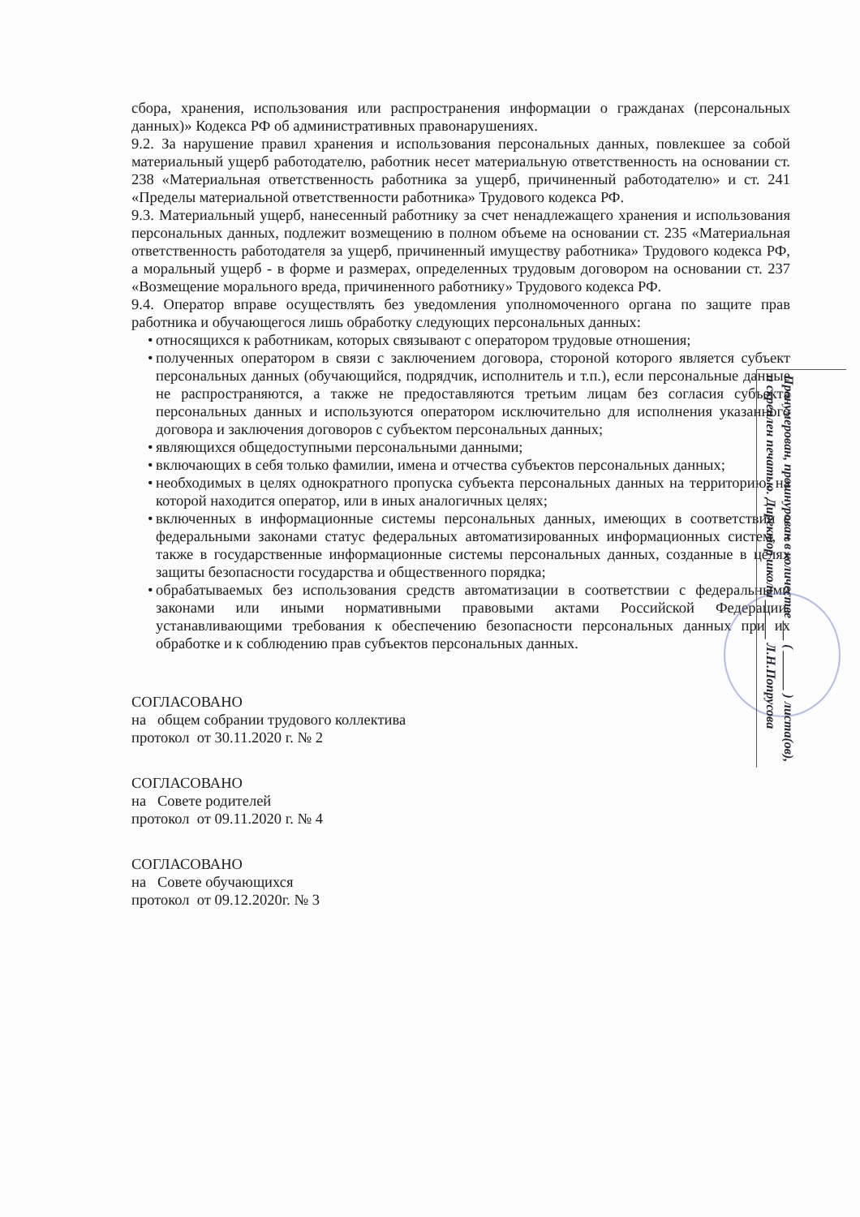сбора, хранения, использования или распространения информации о гражданах (персональных данных)» Кодекса РФ об административных правонарушениях.
9.2. За нарушение правил хранения и использования персональных данных, повлекшее за собой материальный ущерб работодателю, работник несет материальную ответственность на основании ст. 238 «Материальная ответственность работника за ущерб, причиненный работодателю» и ст. 241 «Пределы материальной ответственности работника» Трудового кодекса РФ.
9.3. Материальный ущерб, нанесенный работнику за счет ненадлежащего хранения и использования персональных данных, подлежит возмещению в полном объеме на основании ст. 235 «Материальная ответственность работодателя за ущерб, причиненный имуществу работника» Трудового кодекса РФ, а моральный ущерб - в форме и размерах, определенных трудовым договором на основании ст. 237 «Возмещение морального вреда, причиненного работнику» Трудового кодекса РФ.
9.4. Оператор вправе осуществлять без уведомления уполномоченного органа по защите прав работника и обучающегося лишь обработку следующих персональных данных:
• относящихся к работникам, которых связывают с оператором трудовые отношения;
• полученных оператором в связи с заключением договора, стороной которого является субъект персональных данных (обучающийся, подрядчик, исполнитель и т.п.), если персональные данные не распространяются, а также не предоставляются третьим лицам без согласия субъекта персональных данных и используются оператором исключительно для исполнения указанного договора и заключения договоров с субъектом персональных данных;
• являющихся общедоступными персональными данными;
• включающих в себя только фамилии, имена и отчества субъектов персональных данных;
• необходимых в целях однократного пропуска субъекта персональных данных на территорию, на которой находится оператор, или в иных аналогичных целях;
• включенных в информационные системы персональных данных, имеющих в соответствии с федеральными законами статус федеральных автоматизированных информационных систем, а также в государственные информационные системы персональных данных, созданные в целях защиты безопасности государства и общественного порядка;
• обрабатываемых без использования средств автоматизации в соответствии с федеральными законами или иными нормативными правовыми актами Российской Федерации, устанавливающими требования к обеспечению безопасности персональных данных при их обработке и к соблюдению прав субъектов персональных данных.
СОГЛАСОВАНО
на общем собрании трудового коллектива
протокол от 30.11.2020 г. № 2
СОГЛАСОВАНО
на Совете родителей
протокол от 09.11.2020 г. № 4
СОГЛАСОВАНО
на Совете обучающихся
протокол от 09.12.2020г. № 3
Пронумерован, прошнурован в количестве ___ ( ______ ) листа(ов), и скреплен печатью. Директор школы ______ Л.Н.Попрусова